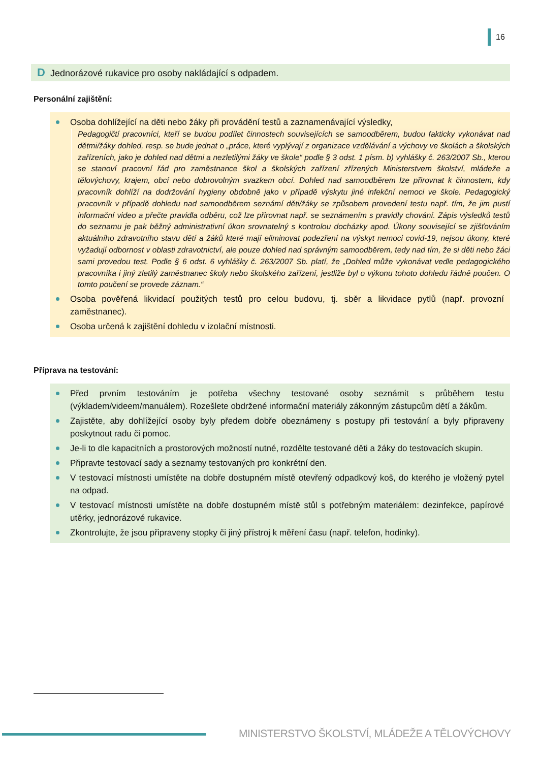16
D Jednorázové rukavice pro osoby nakládající s odpadem.
Personální zajištění:
Osoba dohlížející na děti nebo žáky při provádění testů a zaznamenávající výsledky,
Pedagogičtí pracovníci, kteří se budou podílet činnostech souvisejících se samoodběrem, budou fakticky vykonávat nad dětmi/žáky dohled, resp. se bude jednat o „práce, které vyplývají z organizace vzdělávání a výchovy ve školách a školských zařízeních, jako je dohled nad dětmi a nezletilými žáky ve škole“ podle § 3 odst. 1 písm. b) vyhlášky č. 263/2007 Sb., kterou se stanoví pracovní řád pro zaměstnance škol a školských zařízení zřízených Ministerstvem školství, mládeže a tělovýchovy, krajem, obcí nebo dobrovolným svazkem obcí. Dohled nad samoodběrem lze přirovnat k činnostem, kdy pracovník dohlíží na dodržování hygieny obdobně jako v případě výskytu jiné infekční nemoci ve škole. Pedagogický pracovník v případě dohledu nad samoodběrem seznámí děti/žáky se způsobem provedení testu např. tím, že jim pustí informační video a přečte pravidla odběru, což lze přirovnat např. se seznámením s pravidly chování. Zápis výsledků testů do seznamu je pak běžný administrativní úkon srovnatelný s kontrolou docházky apod. Úkony související se zjišťováním aktuálního zdravotního stavu dětí a žáků které mají eliminovat podezření na výskyt nemoci covid-19, nejsou úkony, které vyžadují odbornost v oblasti zdravotnictví, ale pouze dohled nad správným samoodběrem, tedy nad tím, že si děti nebo žáci sami provedou test. Podle § 6 odst. 6 vyhlášky č. 263/2007 Sb. platí, že „Dohled může vykonávat vedle pedagogického pracovníka i jiný zletilý zaměstnanec školy nebo školského zařízení, jestliže byl o výkonu tohoto dohledu řádně poučen. O tomto poučení se provede záznam.“
Osoba pověřená likvidací použitých testů pro celou budovu, tj. sběr a likvidace pytlů (např. provozní zaměstnanec).
Osoba určená k zajištění dohledu v izolační místnosti.
Příprava na testování:
Před prvním testováním je potřeba všechny testované osoby seznámit s průběhem testu (výkladem/videem/manuálem). Rozešlete obdržené informační materiály zákonným zástupcům dětí a žákům.
Zajistěte, aby dohlížející osoby byly předem dobře obeznámeny s postupy při testování a byly připraveny poskytnout radu či pomoc.
Je-li to dle kapacitních a prostorových možností nutné, rozdělte testované děti a žáky do testovacích skupin.
Připravte testovací sady a seznamy testovaných pro konkrétní den.
V testovací místnosti umístěte na dobře dostupném místě otevřený odpadkový koš, do kterého je vložený pytel na odpad.
V testovací místnosti umístěte na dobře dostupném místě stůl s potřebným materiálem: dezinfekce, papírové utěrky, jednorázové rukavice.
Zkontrolujte, že jsou připraveny stopky či jiný přístroj k měření času (např. telefon, hodinky).
MINISTERSTVO ŠKOLSTVÍ, MLÁDEŽE A TĚLOVÝCHOVY